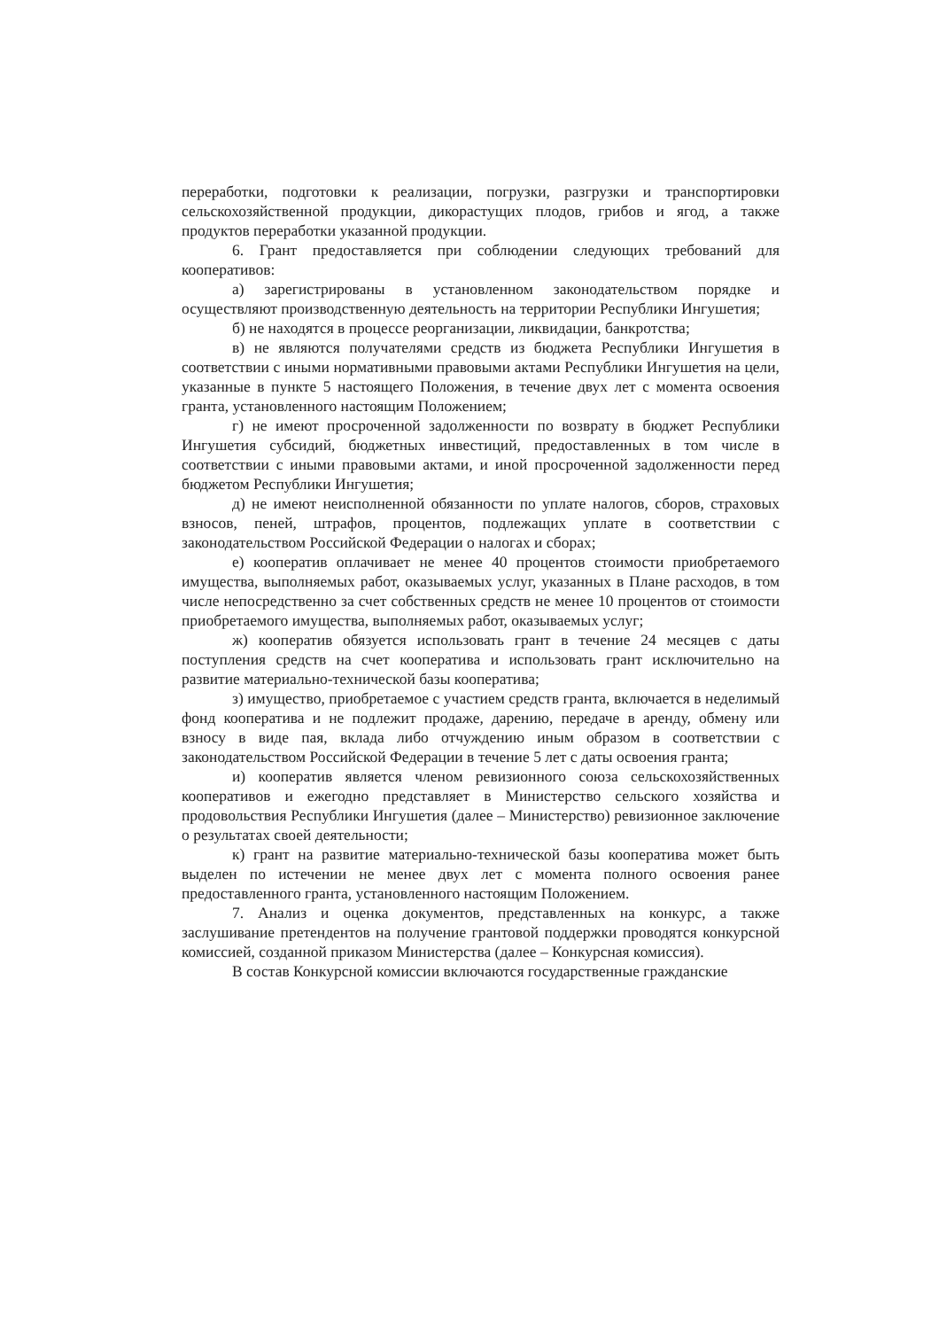переработки, подготовки к реализации, погрузки, разгрузки и транспортировки сельскохозяйственной продукции, дикорастущих плодов, грибов и ягод, а также продуктов переработки указанной продукции.
6. Грант предоставляется при соблюдении следующих требований для кооперативов:
а) зарегистрированы в установленном законодательством порядке и осуществляют производственную деятельность на территории Республики Ингушетия;
б) не находятся в процессе реорганизации, ликвидации, банкротства;
в) не являются получателями средств из бюджета Республики Ингушетия в соответствии с иными нормативными правовыми актами Республики Ингушетия на цели, указанные в пункте 5 настоящего Положения, в течение двух лет с момента освоения гранта, установленного настоящим Положением;
г) не имеют просроченной задолженности по возврату в бюджет Республики Ингушетия субсидий, бюджетных инвестиций, предоставленных в том числе в соответствии с иными правовыми актами, и иной просроченной задолженности перед бюджетом Республики Ингушетия;
д) не имеют неисполненной обязанности по уплате налогов, сборов, страховых взносов, пеней, штрафов, процентов, подлежащих уплате в соответствии с законодательством Российской Федерации о налогах и сборах;
е) кооператив оплачивает не менее 40 процентов стоимости приобретаемого имущества, выполняемых работ, оказываемых услуг, указанных в Плане расходов, в том числе непосредственно за счет собственных средств не менее 10 процентов от стоимости приобретаемого имущества, выполняемых работ, оказываемых услуг;
ж) кооператив обязуется использовать грант в течение 24 месяцев с даты поступления средств на счет кооператива и использовать грант исключительно на развитие материально-технической базы кооператива;
з) имущество, приобретаемое с участием средств гранта, включается в неделимый фонд кооператива и не подлежит продаже, дарению, передаче в аренду, обмену или взносу в виде пая, вклада либо отчуждению иным образом в соответствии с законодательством Российской Федерации в течение 5 лет с даты освоения гранта;
и) кооператив является членом ревизионного союза сельскохозяйственных кооперативов и ежегодно представляет в Министерство сельского хозяйства и продовольствия Республики Ингушетия (далее – Министерство) ревизионное заключение о результатах своей деятельности;
к) грант на развитие материально-технической базы кооператива может быть выделен по истечении не менее двух лет с момента полного освоения ранее предоставленного гранта, установленного настоящим Положением.
7. Анализ и оценка документов, представленных на конкурс, а также заслушивание претендентов на получение грантовой поддержки проводятся конкурсной комиссией, созданной приказом Министерства (далее – Конкурсная комиссия).
В состав Конкурсной комиссии включаются государственные гражданские